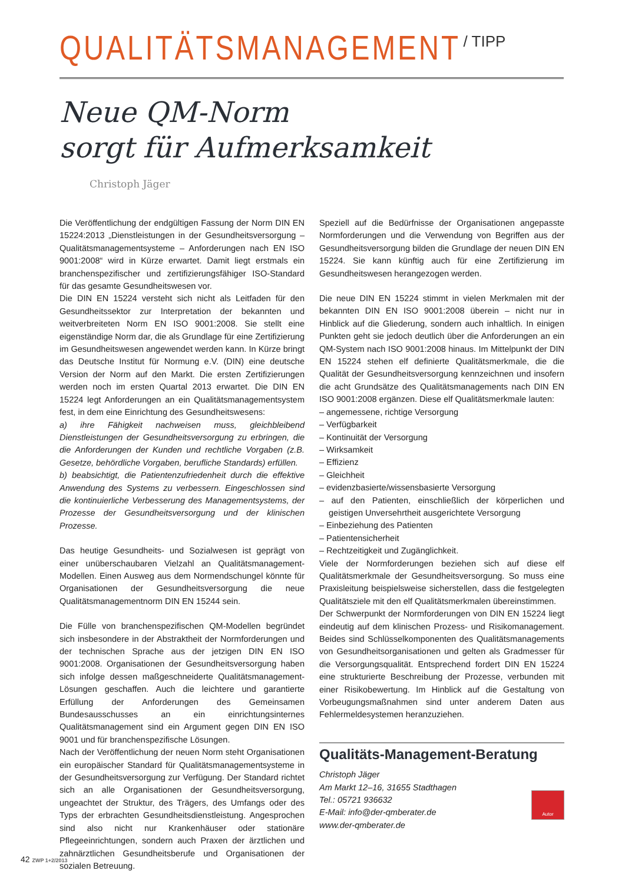QUALITÄTSMANAGEMENT / TIPP
Neue QM-Norm
sorgt für Aufmerksamkeit
Christoph Jäger
Die Veröffentlichung der endgültigen Fassung der Norm DIN EN 15224:2013 „Dienstleistungen in der Gesundheitsversorgung – Qualitätsmanagementsysteme – Anforderungen nach EN ISO 9001:2008“ wird in Kürze erwartet. Damit liegt erstmals ein branchenspezifischer und zertifizierungsfähiger ISO-Standard für das gesamte Gesundheitswesen vor.
Die DIN EN 15224 versteht sich nicht als Leitfaden für den Gesundheitssektor zur Interpretation der bekannten und weitverbreiteten Norm EN ISO 9001:2008. Sie stellt eine eigenständige Norm dar, die als Grundlage für eine Zertifizierung im Gesundheitswesen angewendet werden kann. In Kürze bringt das Deutsche Institut für Normung e.V. (DIN) eine deutsche Version der Norm auf den Markt. Die ersten Zertifizierungen werden noch im ersten Quartal 2013 erwartet. Die DIN EN 15224 legt Anforderungen an ein Qualitätsmanagementsystem fest, in dem eine Einrichtung des Gesundheitswesens:
a) ihre Fähigkeit nachweisen muss, gleichbleibend Dienstleistungen der Gesundheitsversorgung zu erbringen, die die Anforderungen der Kunden und rechtliche Vorgaben (z.B. Gesetze, behördliche Vorgaben, berufliche Standards) erfüllen.
b) beabsichtigt, die Patientenzufriedenheit durch die effektive Anwendung des Systems zu verbessern. Eingeschlossen sind die kontinuierliche Verbesserung des Managementsystems, der Prozesse der Gesundheitsversorgung und der klinischen Prozesse.
Das heutige Gesundheits- und Sozialwesen ist geprägt von einer unüberschaubaren Vielzahl an Qualitätsmanagement-Modellen. Einen Ausweg aus dem Normendschungel könnte für Organisationen der Gesundheitsversorgung die neue Qualitätsmanagementnorm DIN EN 15244 sein.
Die Fülle von branchenspezifischen QM-Modellen begründet sich insbesondere in der Abstraktheit der Normforderungen und der technischen Sprache aus der jetzigen DIN EN ISO 9001:2008. Organisationen der Gesundheitsversorgung haben sich infolge dessen maßgeschneiderte Qualitätsmanagement-Lösungen geschaffen. Auch die leichtere und garantierte Erfüllung der Anforderungen des Gemeinsamen Bundesausschusses an ein einrichtungsinternes Qualitätsmanagement sind ein Argument gegen DIN EN ISO 9001 und für branchenspezifische Lösungen.
Nach der Veröffentlichung der neuen Norm steht Organisationen ein europäischer Standard für Qualitätsmanagementsysteme in der Gesundheitsversorgung zur Verfügung. Der Standard richtet sich an alle Organisationen der Gesundheitsversorgung, ungeachtet der Struktur, des Trägers, des Umfangs oder des Typs der erbrachten Gesundheitsdienstleistung. Angesprochen sind also nicht nur Krankenhäuser oder stationäre Pflegeeinrichtungen, sondern auch Praxen der ärztlichen und zahnärztlichen Gesundheitsberufe und Organisationen der sozialen Betreuung.
Speziell auf die Bedürfnisse der Organisationen angepasste Normforderungen und die Verwendung von Begriffen aus der Gesundheitsversorgung bilden die Grundlage der neuen DIN EN 15224. Sie kann künftig auch für eine Zertifizierung im Gesundheitswesen herangezogen werden.
Die neue DIN EN 15224 stimmt in vielen Merkmalen mit der bekannten DIN EN ISO 9001:2008 überein – nicht nur in Hinblick auf die Gliederung, sondern auch inhaltlich. In einigen Punkten geht sie jedoch deutlich über die Anforderungen an ein QM-System nach ISO 9001:2008 hinaus. Im Mittelpunkt der DIN EN 15224 stehen elf definierte Qualitätsmerkmale, die die Qualität der Gesundheitsversorgung kennzeichnen und insofern die acht Grundsätze des Qualitätsmanagements nach DIN EN ISO 9001:2008 ergänzen. Diese elf Qualitätsmerkmale lauten:
– angemessene, richtige Versorgung
– Verfügbarkeit
– Kontinuität der Versorgung
– Wirksamkeit
– Effizienz
– Gleichheit
– evidenzbasierte/wissensbasierte Versorgung
– auf den Patienten, einschließlich der körperlichen und geistigen Unversehrtheit ausgerichtete Versorgung
– Einbeziehung des Patienten
– Patientensicherheit
– Rechtzeitigkeit und Zugänglichkeit.
Viele der Normforderungen beziehen sich auf diese elf Qualitätsmerkmale der Gesundheitsversorgung. So muss eine Praxisleitung beispielsweise sicherstellen, dass die festgelegten Qualitätsziele mit den elf Qualitätsmerkmalen übereinstimmen.
Der Schwerpunkt der Normforderungen von DIN EN 15224 liegt eindeutig auf dem klinischen Prozess- und Risikomanagement. Beides sind Schlüsselkomponenten des Qualitätsmanagements von Gesundheitsorganisationen und gelten als Gradmesser für die Versorgungsqualität. Entsprechend fordert DIN EN 15224 eine strukturierte Beschreibung der Prozesse, verbunden mit einer Risikobewertung. Im Hinblick auf die Gestaltung von Vorbeugungsmaßnahmen sind unter anderem Daten aus Fehlermeldesystemen heranzuziehen.
Qualitäts-Management-Beratung
Christoph Jäger
Am Markt 12–16, 31655 Stadthagen
Tel.: 05721 936632
E-Mail: info@der-qmberater.de
www.der-qmberater.de
Autor
42 ZWP 1+2/2013